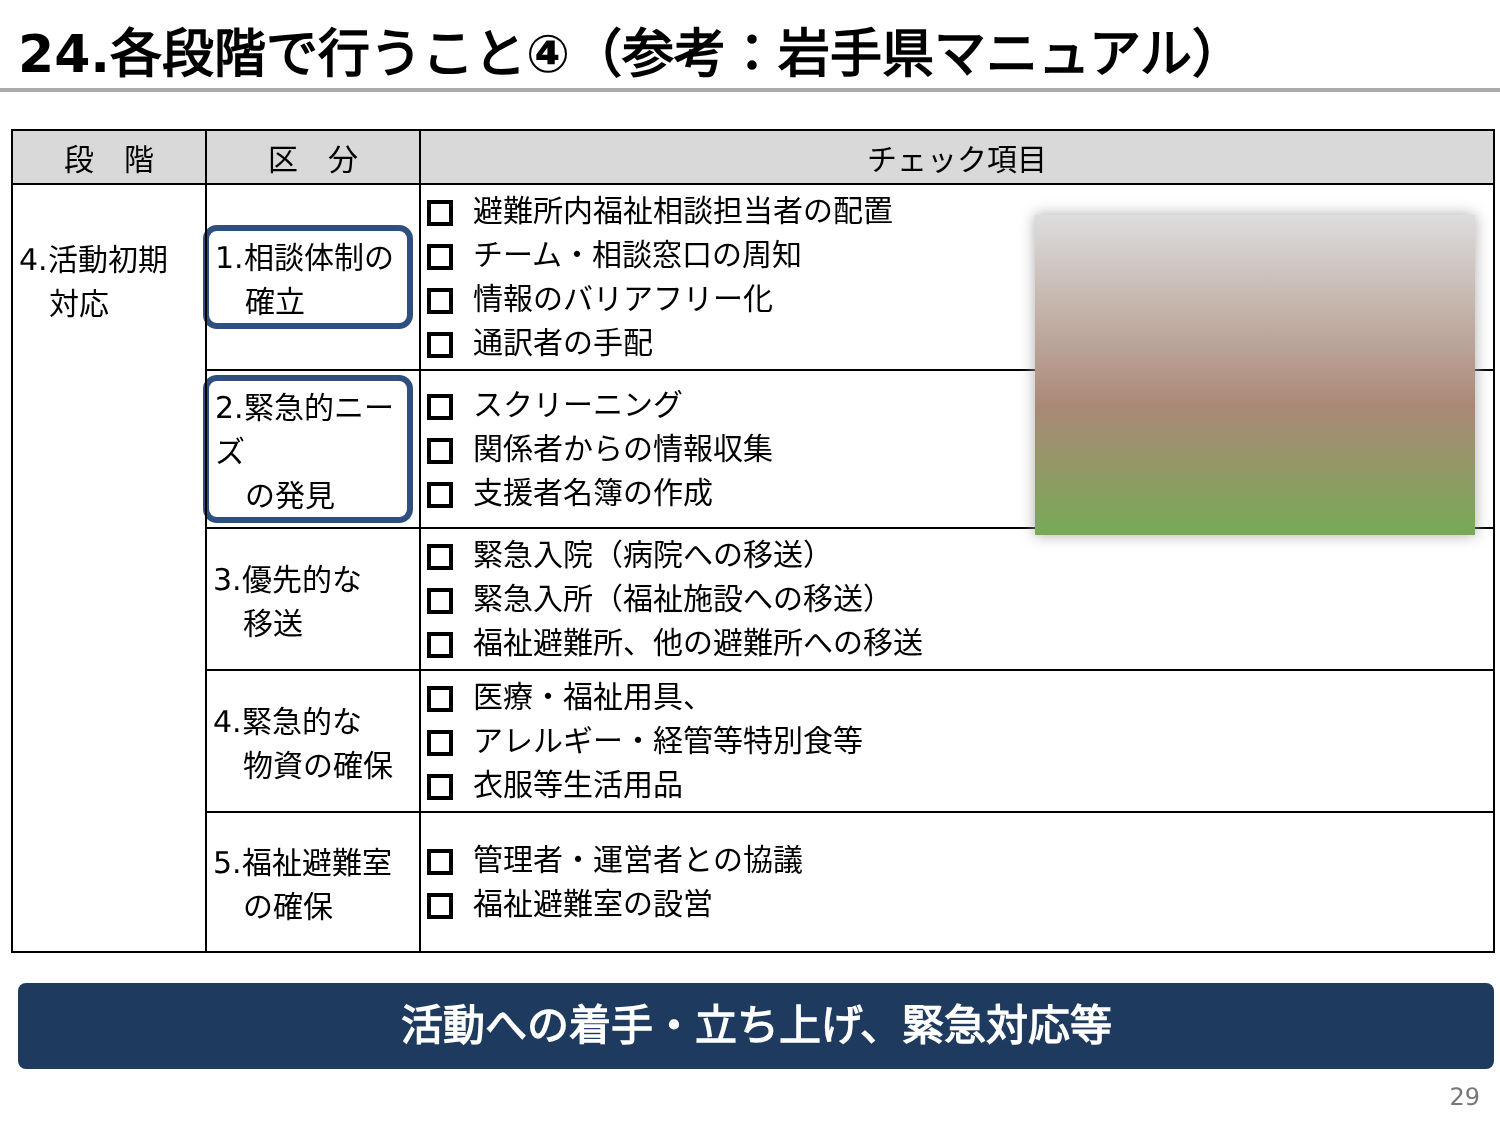24.各段階で行うこと④（参考：岩手県マニュアル）
| 段 階 | 区 分 | チェック項目 |
| --- | --- | --- |
| 4.活動初期 対応 | 1.相談体制の 確立 | 避難所内福祉相談担当者の配置 チーム・相談窓口の周知 情報のバリアフリー化 通訳者の手配 |
| | 2.緊急的ニーズ の発見 | スクリーニング 関係者からの情報収集 支援者名簿の作成 |
| | 3.優先的な 移送 | 緊急入院（病院への移送） 緊急入所（福祉施設への移送） 福祉避難所、他の避難所への移送 |
| | 4.緊急的な 物資の確保 | 医療・福祉用具、 アレルギー・経管等特別食等 衣服等生活用品 |
| | 5.福祉避難室 の確保 | 管理者・運営者との協議 福祉避難室の設営 |
活動への着手・立ち上げ、緊急対応等
29